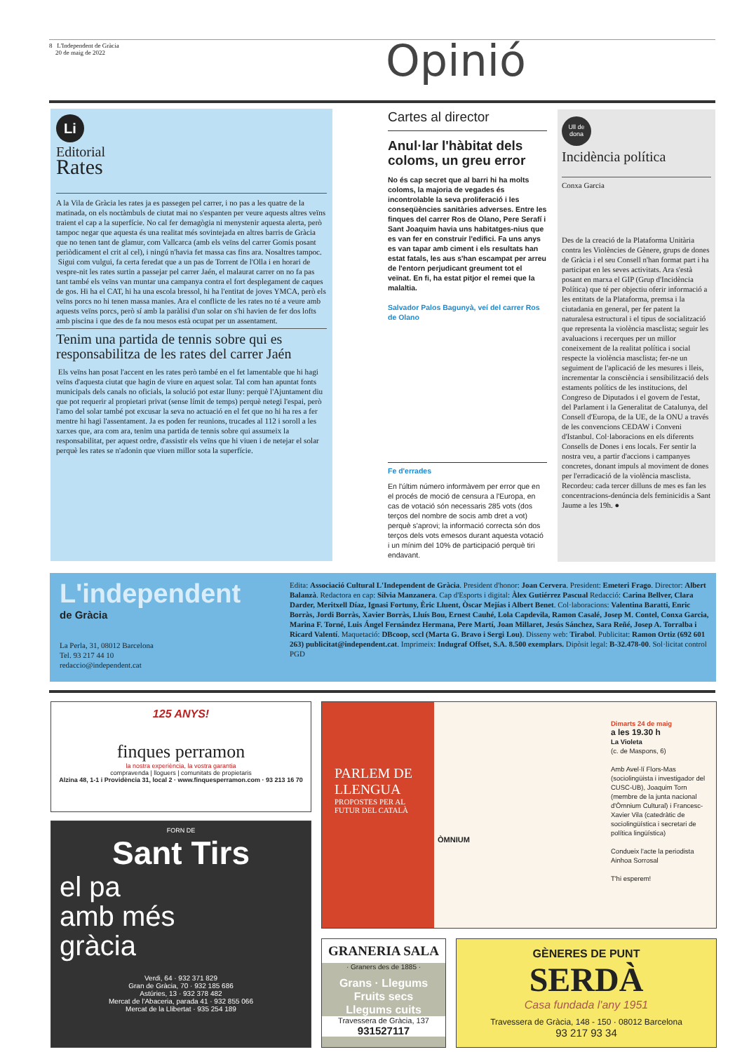8 L'Independent de Gràcia
20 de maig de 2022
Opinió
Li
Editorial
Rates
A la Vila de Gràcia les rates ja es passegen pel carrer, i no pas a les quatre de la matinada, on els noctàmbuls de ciutat mai no s'espanten per veure aquests altres veïns traient el cap a la superfície. No cal fer demagògia ni menystenir aquesta alerta, però tampoc negar que aquesta és una realitat més sovintejada en altres barris de Gràcia que no tenen tant de glamur, com Vallcarca (amb els veïns del carrer Gomis posant periòdicament el crit al cel), i ningú n'havia fet massa cas fins ara. Nosaltres tampoc.
Sigui com vulgui, fa certa feredat que a un pas de Torrent de l'Olla i en horari de vespre-nit les rates surtin a passejar pel carrer Jaén, el malaurat carrer on no fa pas tant també els veïns van muntar una campanya contra el fort desplegament de caques de gos. Hi ha el CAT, hi ha una escola bressol, hi ha l'entitat de joves YMCA, però els veïns porcs no hi tenen massa manies. Ara el conflicte de les rates no té a veure amb aquests veïns porcs, però sí amb la paràlisi d'un solar on s'hi havien de fer dos lofts amb piscina i que des de fa nou mesos està ocupat per un assentament.
Tenim una partida de tennis sobre qui es responsabilitza de les rates del carrer Jaén
Els veïns han posat l'accent en les rates però també en el fet lamentable que hi hagi veïns d'aquesta ciutat que hagin de viure en aquest solar. Tal com han apuntat fonts municipals dels canals no oficials, la solució pot estar lluny: perquè l'Ajuntament diu que pot requerir al propietari privat (sense límit de temps) perquè netegi l'espai, però l'amo del solar també pot excusar la seva no actuació en el fet que no hi ha res a fer mentre hi hagi l'assentament. Ja es poden fer reunions, trucades al 112 i soroll a les xarxes que, ara com ara, tenim una partida de tennis sobre qui assumeix la responsabilitat, per aquest ordre, d'assistir els veïns que hi viuen i de netejar el solar perquè les rates se n'adonin que viuen millor sota la superfície.
Cartes al director
Anul·lar l'hàbitat dels coloms, un greu error
No és cap secret que al barri hi ha molts coloms, la majoria de vegades és incontrolable la seva proliferació i les conseqüències sanitàries adverses. Entre les finques del carrer Ros de Olano, Pere Serafí i Sant Joaquim havia uns habitatges-nius que es van fer en construir l'edifici. Fa uns anys es van tapar amb ciment i els resultats han estat fatals, les aus s'han escampat per arreu de l'entorn perjudicant greument tot el veïnat. En fi, ha estat pitjor el remei que la malaltia.
Salvador Palos Bagunyà, veí del carrer Ros de Olano
Fe d'errades
En l'últim número informàvem per error que en el procés de moció de censura a l'Europa, en cas de votació són necessaris 285 vots (dos terços del nombre de socis amb dret a vot) perquè s'aprovi; la informació correcta són dos terços dels vots emesos durant aquesta votació i un mínim del 10% de participació perquè tiri endavant.
Ull de dona
Incidència política
Conxa Garcia
Des de la creació de la Plataforma Unitària contra les Violències de Gènere, grups de dones de Gràcia i el seu Consell n'han format part i ha participat en les seves activitats. Ara s'està posant en marxa el GIP (Grup d'Incidència Política) que té per objectiu oferir informació a les entitats de la Plataforma, premsa i la ciutadania en general, per fer patent la naturalesa estructural i el tipus de socialització que representa la violència masclista; seguir les avaluacions i recerques per un millor coneixement de la realitat política i social respecte la violència masclista; fer-ne un seguiment de l'aplicació de les mesures i lleis, incrementar la consciència i sensibilització dels estaments polítics de les institucions, del Congreso de Diputados i el govern de l'estat, del Parlament i la Generalitat de Catalunya, del Consell d'Europa, de la UE, de la ONU a través de les convencions CEDAW i Conveni d'Istanbul. Col·laboracions en els diferents Consells de Dones i ens locals. Fer sentir la nostra veu, a partir d'accions i campanyes concretes, donant impuls al moviment de dones per l'erradicació de la violència masclista. Recordeu: cada tercer dilluns de mes es fan les concentracions-denúncia dels feminicidis a Sant Jaume a les 19h. ●
L'independent
de Gràcia
La Perla, 31, 08012 Barcelona
Tel. 93 217 44 10
redaccio@independent.cat
Edita: Associació Cultural L'Independent de Gràcia. President d'honor: Joan Cervera. President: Emeteri Frago. Director: Albert Balanzà. Redactora en cap: Sílvia Manzanera. Cap d'Esports i digital: Àlex Gutiérrez Pascual Redacció: Carina Bellver, Clara Darder, Meritxell Díaz, Ignasi Fortuny, Èric Lluent, Òscar Mejías i Albert Benet. Col·laboracions: Valentina Baratti, Enric Borràs, Jordi Borràs, Xavier Borràs, Lluís Bou, Ernest Cauhé, Lola Capdevila, Ramon Casalé, Josep M. Contel, Conxa Garcia, Marina F. Torné, Luis Ángel Fernández Hermana, Pere Martí, Joan Millaret, Jesús Sánchez, Sara Reñé, Josep A. Torralba i Ricard Valentí. Maquetació: DBcoop, sccl (Marta G. Bravo i Sergi Lou). Disseny web: Tirabol. Publicitat: Ramon Ortiz (692 601 263) publicitat@independent.cat. Imprimeix: Indugraf Offset, S.A. 8.500 exemplars. Dipòsit legal: B-32.478-00. Sol·licitat control PGD
125 ANYS!
finques perramon
la nostra experiència, la vostra garantia
compravenda | lloguers | comunitats de propietaris
Alzina 48, 1-1 i Providència 31, local 2 · www.finquesperramon.com · 93 213 16 70
FORN DE
Sant Tirs
el pa
amb més
gràcia
Verdi, 64 · 932 371 829
Gran de Gràcia, 70 · 932 185 686
Astúries, 13 · 932 378 482
Mercat de l'Abaceria, parada 41 · 932 855 066
Mercat de la Llibertat · 935 254 189
PARLEM DE LLENGUA
PROPOSTES PER AL FUTUR DEL CATALÀ
ÒMNIUM
Dimarts 24 de maig
a les 19.30 h
La Violeta
(c. de Maspons, 6)
Amb Avel·lí Flors-Mas (sociolingüista i investigador del CUSC-UB), Joaquim Torn (membre de la junta nacional d'Òmnium Cultural) i Francesc-Xavier Vila (catedràtic de sociolingüística i secretari de política lingüística)
Condueix l'acte la periodista Ainhoa Sorrosal
T'hi esperem!
GRANERIA SALA
· Graners des de 1885 ·
Grans · Llegums
Fruits secs
Llegums cuits
Travessera de Gràcia, 137
931527117
GÈNERES DE PUNT
SERDÀ
Casa fundada l'any 1951
Travessera de Gràcia, 148 - 150 · 08012 Barcelona
93 217 93 34